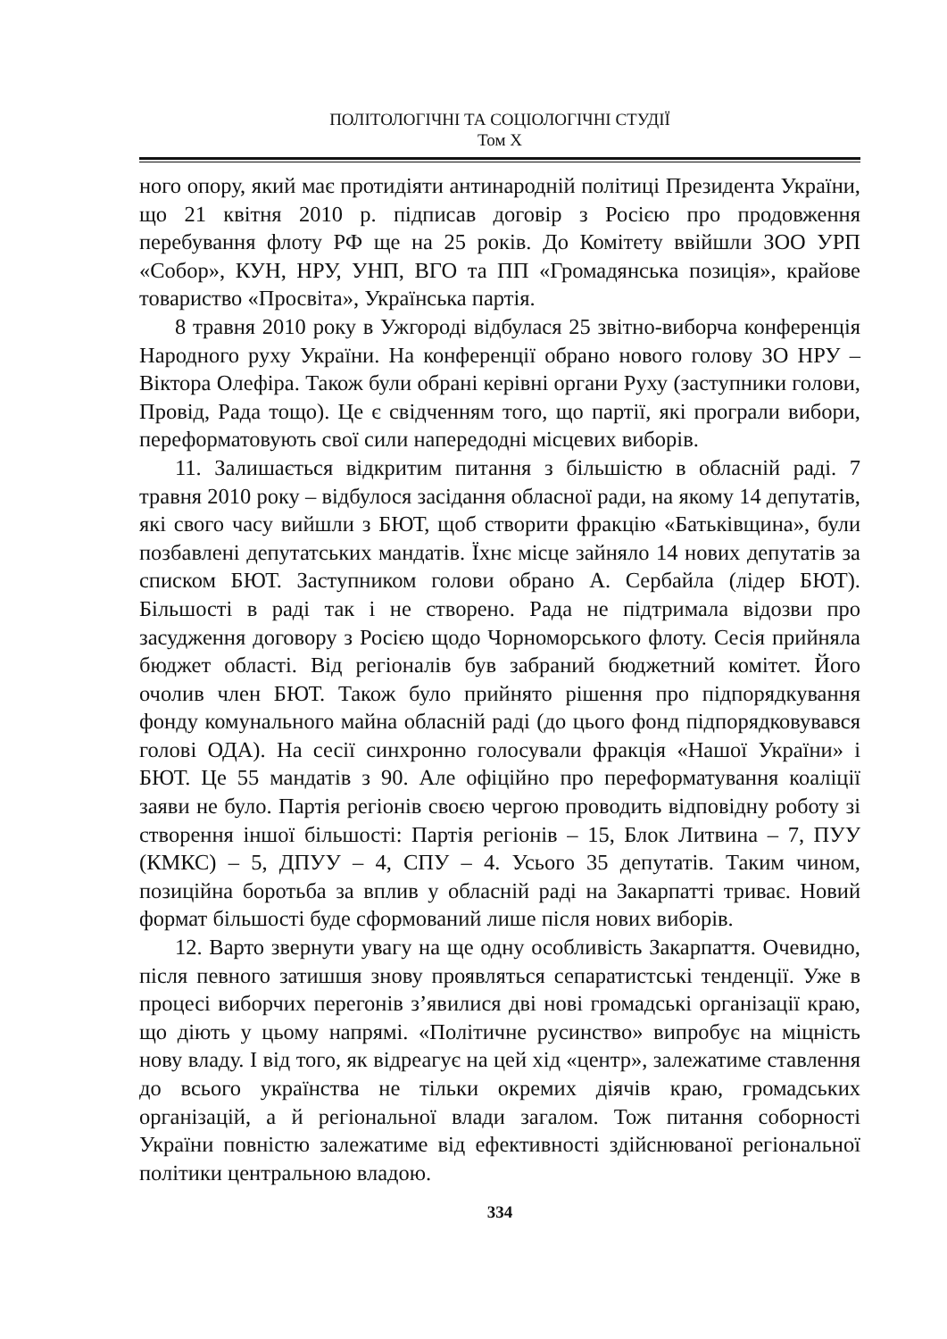ПОЛІТОЛОГІЧНІ ТА СОЦІОЛОГІЧНІ СТУДІЇ
Том X
ного опору, який має протидіяти антинародній політиці Президента України, що 21 квітня 2010 р. підписав договір з Росією про продовження перебування флоту РФ ще на 25 років. До Комітету ввійшли ЗОО УРП «Собор», КУН, НРУ, УНП, ВГО та ПП «Громадянська позиція», крайове товариство «Просвіта», Українська партія.
8 травня 2010 року в Ужгороді відбулася 25 звітно-виборча конференція Народного руху України. На конференції обрано нового голову ЗО НРУ – Віктора Олефіра. Також були обрані керівні органи Руху (заступники голови, Провід, Рада тощо). Це є свідченням того, що партії, які програли вибори, переформатовують свої сили напередодні місцевих виборів.
11. Залишається відкритим питання з більшістю в обласній раді. 7 травня 2010 року – відбулося засідання обласної ради, на якому 14 депутатів, які свого часу вийшли з БЮТ, щоб створити фракцію «Батьківщина», були позбавлені депутатських мандатів. Їхнє місце зайняло 14 нових депутатів за списком БЮТ. Заступником голови обрано А. Сербайла (лідер БЮТ). Більшості в раді так і не створено. Рада не підтримала відозви про засудження договору з Росією щодо Чорноморського флоту. Сесія прийняла бюджет області. Від регіоналів був забраний бюджетний комітет. Його очолив член БЮТ. Також було прийнято рішення про підпорядкування фонду комунального майна обласній раді (до цього фонд підпорядковувався голові ОДА). На сесії синхронно голосували фракція «Нашої України» і БЮТ. Це 55 мандатів з 90. Але офіційно про переформатування коаліції заяви не було. Партія регіонів своєю чергою проводить відповідну роботу зі створення іншої більшості: Партія регіонів – 15, Блок Литвина – 7, ПУУ (КМКС) – 5, ДПУУ – 4, СПУ – 4. Усього 35 депутатів. Таким чином, позиційна боротьба за вплив у обласній раді на Закарпатті триває. Новий формат більшості буде сформований лише після нових виборів.
12. Варто звернути увагу на ще одну особливість Закарпаття. Очевидно, після певного затишшя знову проявляться сепаратистські тенденції. Уже в процесі виборчих перегонів з’явилися дві нові громадські організації краю, що діють у цьому напрямі. «Політичне русинство» випробує на міцність нову владу. І від того, як відреагує на цей хід «центр», залежатиме ставлення до всього українства не тільки окремих діячів краю, громадських організацій, а й регіональної влади загалом. Тож питання соборності України повністю залежатиме від ефективності здійснюваної регіональної політики центральною владою.
334